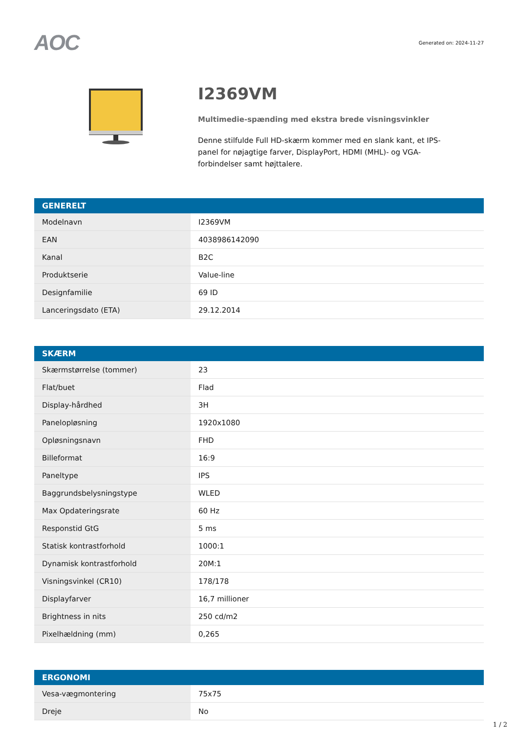AOC
Generated on: 2024-11-27
I2369VM
Multimedie-spænding med ekstra brede visningsvinkler
Denne stilfulde Full HD-skærm kommer med en slank kant, et IPS-panel for nøjagtige farver, DisplayPort, HDMI (MHL)- og VGA-forbindelser samt højttalere.
| GENERELT | |
| --- | --- |
| Modelnavn | I2369VM |
| EAN | 4038986142090 |
| Kanal | B2C |
| Produktserie | Value-line |
| Designfamilie | 69 ID |
| Lanceringsdato (ETA) | 29.12.2014 |
| SKÆRM | |
| --- | --- |
| Skærmstørrelse (tommer) | 23 |
| Flat/buet | Flad |
| Display-hårdhed | 3H |
| Panelopløsning | 1920x1080 |
| Opløsningsnavn | FHD |
| Billeformat | 16:9 |
| Paneltype | IPS |
| Baggrundsbelysningstype | WLED |
| Max Opdateringsrate | 60 Hz |
| Responstid GtG | 5 ms |
| Statisk kontrastforhold | 1000:1 |
| Dynamisk kontrastforhold | 20M:1 |
| Visningsvinkel (CR10) | 178/178 |
| Displayfarver | 16,7 millioner |
| Brightness in nits | 250 cd/m2 |
| Pixelhældning (mm) | 0,265 |
| ERGONOMI | |
| --- | --- |
| Vesa-vægmontering | 75x75 |
| Dreje | No |
1 / 2